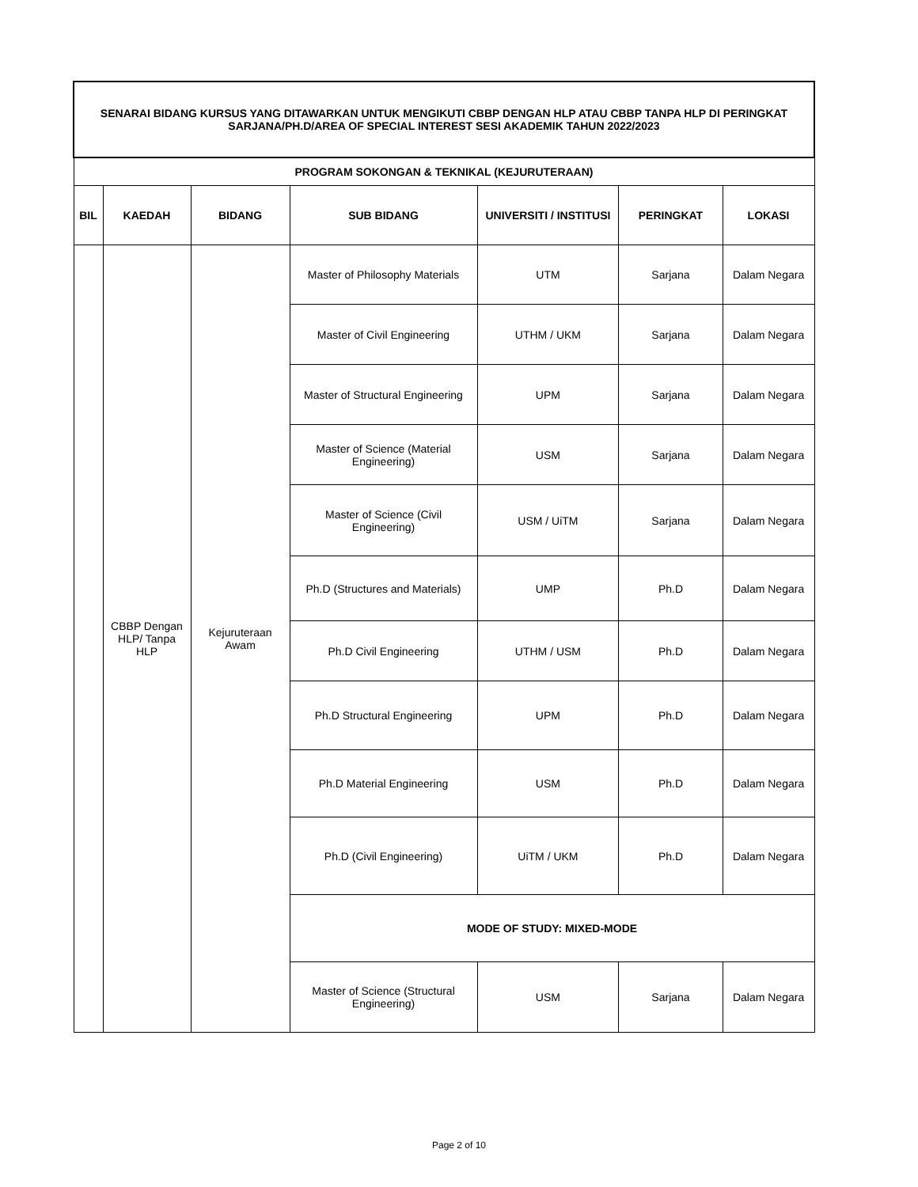| SENARAI BIDANG KURSUS YANG DITAWARKAN UNTUK MENGIKUTI CBBP DENGAN HLP ATAU CBBP TANPA HLP DI PERINGKAT SARJANA/PH.D/AREA OF SPECIAL INTEREST SESI AKADEMIK TAHUN 2022/2023 | | | | | | |
| PROGRAM SOKONGAN & TEKNIKAL (KEJURUTERAAN) | | | | | | |
| BIL | KAEDAH | BIDANG | SUB BIDANG | UNIVERSITI / INSTITUSI | PERINGKAT | LOKASI |
| | CBBP Dengan HLP/ Tanpa HLP | Kejuruteraan Awam | Master of Philosophy Materials | UTM | Sarjana | Dalam Negara |
| | | | Master of Civil Engineering | UTHM / UKM | Sarjana | Dalam Negara |
| | | | Master of Structural Engineering | UPM | Sarjana | Dalam Negara |
| | | | Master of Science (Material Engineering) | USM | Sarjana | Dalam Negara |
| | | | Master of Science (Civil Engineering) | USM / UiTM | Sarjana | Dalam Negara |
| | | | Ph.D (Structures and Materials) | UMP | Ph.D | Dalam Negara |
| | | | Ph.D Civil Engineering | UTHM / USM | Ph.D | Dalam Negara |
| | | | Ph.D Structural Engineering | UPM | Ph.D | Dalam Negara |
| | | | Ph.D Material Engineering | USM | Ph.D | Dalam Negara |
| | | | Ph.D (Civil Engineering) | UiTM / UKM | Ph.D | Dalam Negara |
| | | | MODE OF STUDY: MIXED-MODE | | | |
| | | | Master of Science (Structural Engineering) | USM | Sarjana | Dalam Negara |
Page 2 of 10